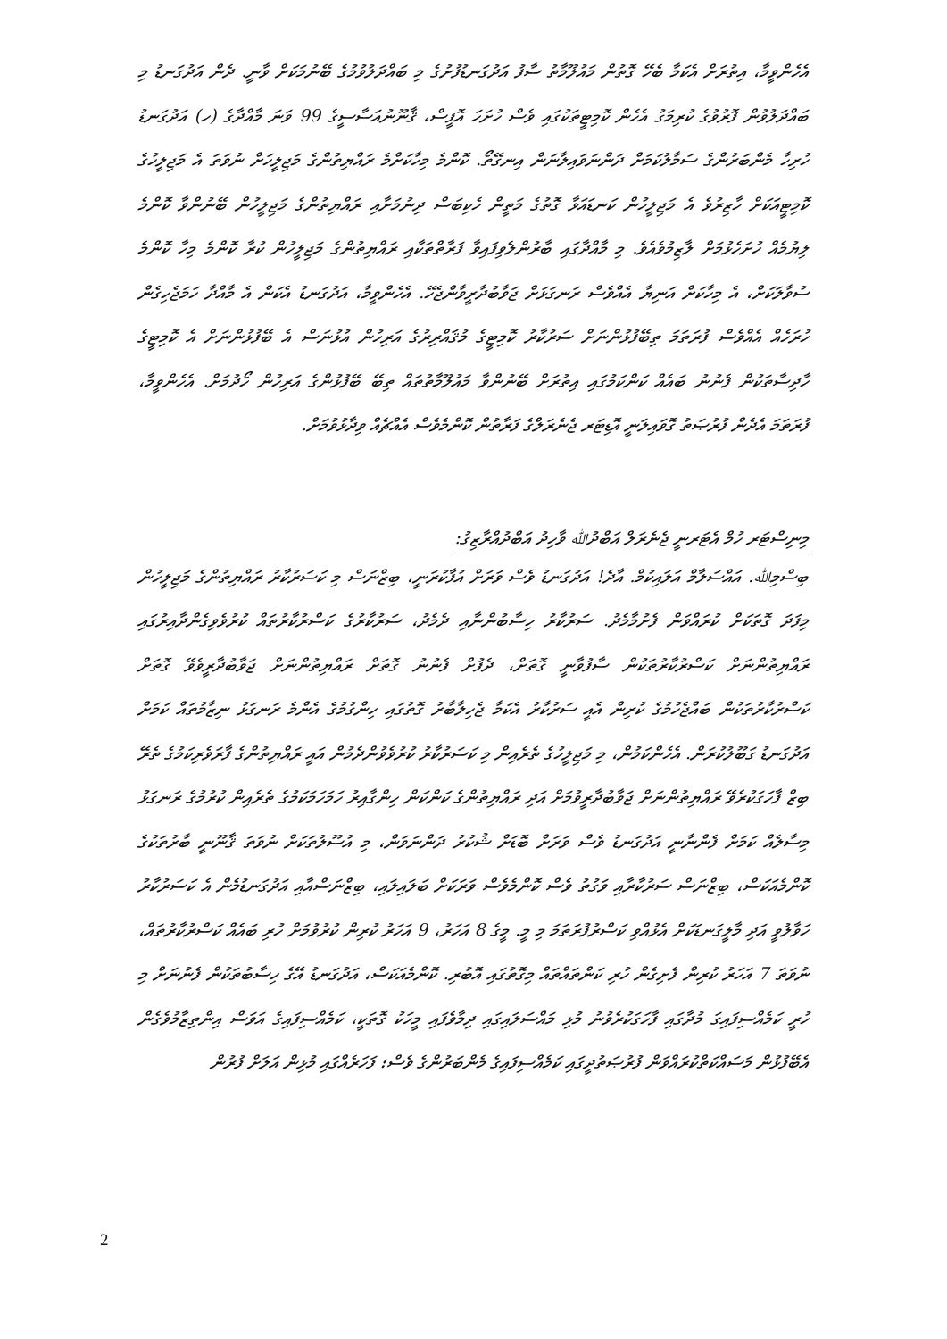އެހެންވީމާ، އިތުރަށް އެކަމާ ބެހޭ ގޮތުން މައުލޫމާތު ސާފު އަދުގަނޑުފުށުގެ މި ބައްދަލުވުމުގެ ބޭނުމަކަށް ވާނީ. ދެން އަދުގަނޑު މި ބައްދަލުވުން ފޮރުވުގެ ކުރިމަގު އެހެން ކޮމިޓީތަކުގައި ވެސް ހުށަހަ އޮފީސް، ޤާނޫނުއަސާސީގެ 99 ވަނަ މާއްދާގެ (ހ) އަދުގަނޑު ހުރިހާ މެންބަރުންގެ ސަމާލުކަމަށް ދަންނަވައިލާނަން އިނގޭތޯ. ކޮންމެ މިހާކަށްމެ ރައްޔިތުންގެ މަޖިލީހަށް ނުވަތަ އެ މަޖިލީހުގެ ކޮމިޓީއަކަށް ހާޒިރުވެ އެ މަޖިލީހުން ކަނޑައަޅާ ގޮތުގެ މަތީން ހެކިބަސް ދިނުމަށާއި ރައްޔިތުންގެ މަޖިލީހުން ބޭނުންވާ ކޮންމެ ލިޔުމެއް ހުށަހެޅުމަށް ލާޒިމުވެއެވެ. މި މާއްދާގައި ބާރުންލެވިފައިވާ ފަރާތްތަކާއި ރައްޔިތުންގެ މަޖިލީހުން ކުރާ ކޮންމެ މިހާ ކޮންމެ ސުވާލަކަށް، އެ މިހާކަށް އަނިޔާ އެއްވެސް ރަނގަޅަށް ޖަވާބުދާރީވާންޖެހޭ. އެހެންވީމާ، އަދުގަނޑު އެކަން އެ މާއްދާ ހަމަޖެހިގެން ހުރަހެއް އެއްވެސް ފުރަތަމަ ތިބޭފުޅުންނަށް ސަރުކާރު ކޮމިޓީގެ މުޤައްރިރުގެ އަރިހުން އުޅުނަސް އެ ބޭފުޅުންނަށް އެ ކޮމިޓީގެ ހާދިސާތަކުން ފެނުނު ބައެއް ކަންކަމުގައި އިތުރަށް ބޭނުންވާ މައުލޫމާތުތައް ތިބޭ ބޭފުޅުންގެ އަރިހުން ހޯދުމަށް. އެހެންވީމާ، ފުރަތަމަ އެދެން ފުރުޞަތު ގޮވައިލަނީ އޮޑިޓަރ ޖެނެރަލްގެ ފަރާތުން ކޮންމެވެސް އެއްޗެއް ވިދާޅުވުމަށް.
މިނިސްޓަރ ހުމް އެޓަރނީ ޖެނެރަލް އަބްދުﷲ ވާހިދު އަބްދުއްރާޒިގު:
ބިސްމިﷲ. އައްސަލާމް އަލައިކުމް. އާދެ! އަދުގަނޑު ވެސް ވަރަށް އުފާކުރަނީ، ބިޒްނަސް މި ކަސަރުކާރު ރައްޔިތުންގެ މަޖިލީހުން މިފަދަ ގޮތަކަށް ކުރައްވަން ފެށުމާމެދު. ސަރުކާރު ހިސާބުންނާއި ދެމެދު، ސަރުކާރުގެ ކަސްރުކާރުތައް ކުރުވެވިގެންދާއިރުގައި ރައްޔިތުންނަށް ކަސްރުކާރުތަކުން ސާފުވާނީ ގޮތަށް، ދެފުށް ފެނުނު ގޮތަށް ރައްޔިތުންނަށް ޖަވާބުދާރީވެވޭ ގޮތަށް ކަސްރުކާރުތަކުން ބައްޖެހުމުގެ ކުރިން އެއީ ސަރުކާރު އެކަމާ ޖެހިލާބާރު ގޮތުގައި ހިންގުމުގެ އެންމެ ރަނގަޅު ނިޒާމުތައް ކަމަށް އަދުގަނޑު ގަބޫލުކުރަން. އެހެންކަމުން، މި މަޖިލީހުގެ ތެރެއިން މި ކަސަރުކާރު ކުރުވެވުންދެމުން އައީ ރައްޔިތުންގެ ފާރަވެރިކަމުގެ ތެރޭ ބިޒް ފާހަގަކުރެވޭ ރައްޔިތުންނަށް ޖަވާބުދާރީވުމަށް އަދި ރައްޔިތުންގެ ކަންކަން ހިންގާއިރު ހަމަހަމަކަމުގެ ތެރެއިން ކުރުމުގެ ރަނގަޅު މިސާލެއް ކަމަށް ފެންނާނީ އަދުގަނޑު ވެސް ވަރަށް ބޮޑަށް ޝުކުރު ދަންނަވަން، މި އުސޫލުތަކަށް ނުވަތަ ޤާނޫނީ ބާރުތަކުގެ ކޮންމެއަކަސް، ބިޒްނަސް ސަރުކާރާއި ވަގުތު ވެސް ކޮންމެވެސް ވަރަކަށް ބަލައިލައި، ބިޒްނަސްއާއި އަދުގަނޑުމެން އެ ކަސަރުކާރު ހަވާލުވީ އަދި މާލީގަނޑަކަށް އެޅުއްވި ކަސްރުފުރަތަމަ މި މީ. މީގެ 8 އަހަރު، 9 އަހަރު ކުރިން ކުރުވުމަށް ހުރި ބައެއް ކަސްރުކާރުތައް، ނުވަތަ 7 އަހަރު ކުރިން ފެށިގެން ހުރި ކަންތައްތައް މިގޮތުގައި އޮބުރި. ކޮންމެއަކަސް، އަދުގަނޑު އޭގެ ހިސާބުތަކުން ފެނުނަށް މި ހުރީ ކަމެއްސިފައިގަ މުދާގައި ފާހަގަކުރެވުނު މުޅި މައްސަލައިގައި ދިމާވެފައި މީހަކު ގޮތަކީ، ކަމެއްސިފައިގެ އަވަސް އިންތިޒާމުވެގެން އެބޭފުޅުން މަސައްކަތްކުރައްވަން ފުރުޞަތުދީގައި ކަމެއްސިފައިގެ މެންބަރުންގެ ވެސް؛ ފަހަރެއްގައި މުޅިން އަލަށް ފުރުން
2